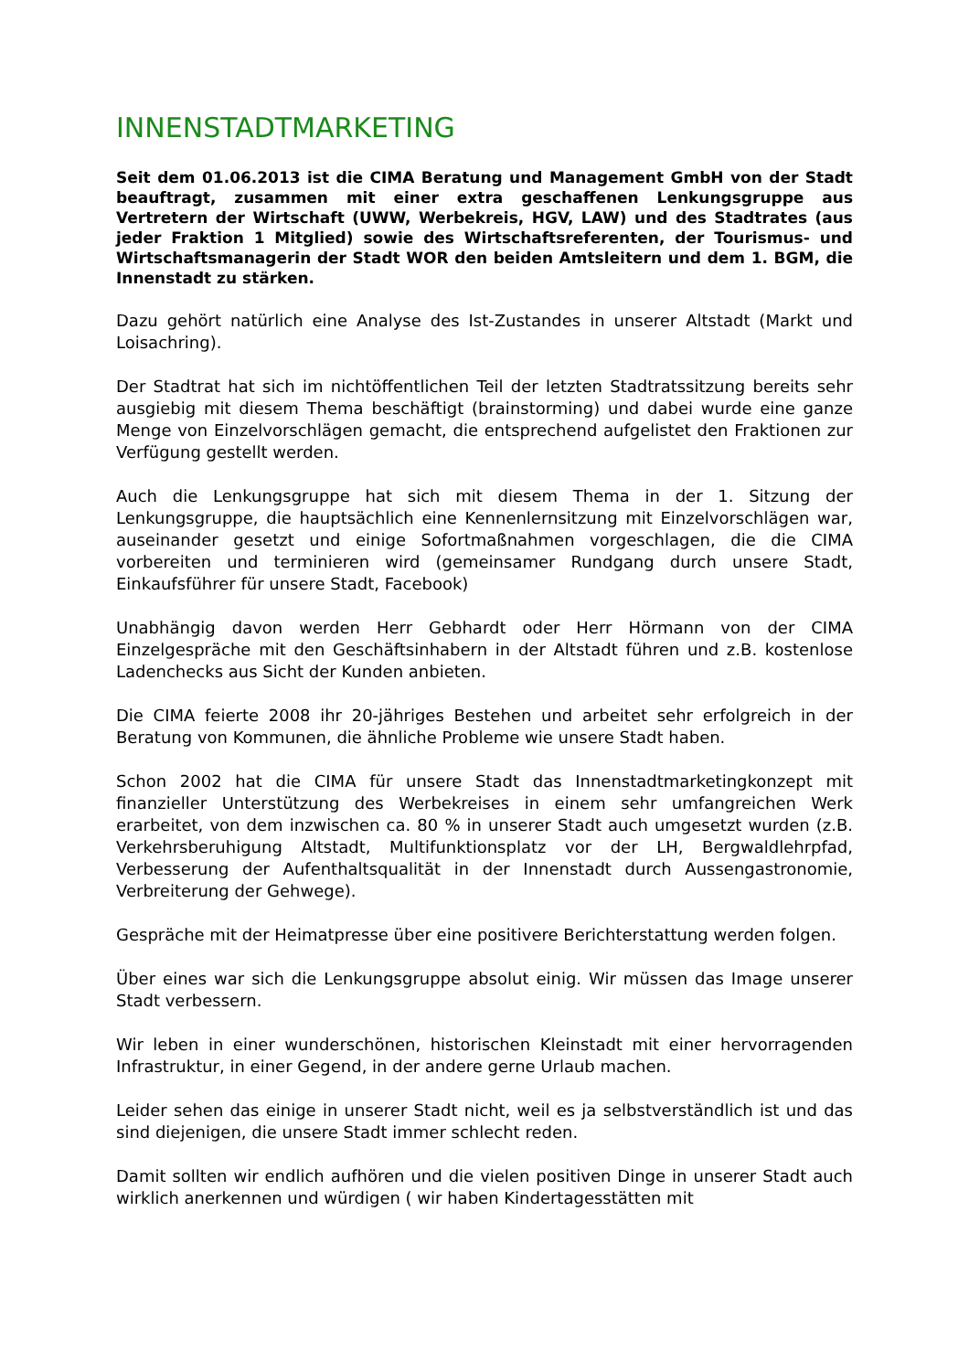INNENSTADTMARKETING
Seit dem 01.06.2013 ist die CIMA Beratung und Management GmbH von der Stadt beauftragt, zusammen mit einer extra geschaffenen Lenkungsgruppe aus Vertretern der Wirtschaft (UWW, Werbekreis, HGV, LAW) und des Stadtrates (aus jeder Fraktion 1 Mitglied) sowie des Wirtschaftsreferenten, der Tourismus- und Wirtschaftsmanagerin der Stadt WOR den beiden Amtsleitern und dem 1. BGM, die Innenstadt zu stärken.
Dazu gehört natürlich eine Analyse des Ist-Zustandes in unserer Altstadt (Markt und Loisachring).
Der Stadtrat hat sich im nichtöffentlichen Teil der letzten Stadtratssitzung bereits sehr ausgiebig mit diesem Thema beschäftigt (brainstorming) und dabei wurde eine ganze Menge von Einzelvorschlägen gemacht, die entsprechend aufgelistet den Fraktionen zur Verfügung gestellt werden.
Auch die Lenkungsgruppe hat sich mit diesem Thema in der 1. Sitzung der Lenkungsgruppe, die hauptsächlich eine Kennenlernsitzung mit Einzelvorschlägen war, auseinander gesetzt und einige Sofortmaßnahmen vorgeschlagen, die die CIMA vorbereiten und terminieren wird (gemeinsamer Rundgang durch unsere Stadt, Einkaufsführer für unsere Stadt, Facebook)
Unabhängig davon werden Herr Gebhardt oder Herr Hörmann von der CIMA Einzelgespräche mit den Geschäftsinhabern in der Altstadt führen und z.B. kostenlose Ladenchecks aus Sicht der Kunden anbieten.
Die CIMA feierte 2008 ihr 20-jähriges Bestehen und arbeitet sehr erfolgreich in der Beratung von Kommunen, die ähnliche Probleme wie unsere Stadt haben.
Schon 2002 hat die CIMA für unsere Stadt das Innenstadtmarketingkonzept mit finanzieller Unterstützung des Werbekreises in einem sehr umfangreichen Werk erarbeitet, von dem inzwischen ca. 80 % in unserer Stadt auch umgesetzt wurden (z.B. Verkehrsberuhigung Altstadt, Multifunktionsplatz vor der LH, Bergwaldlehrpfad, Verbesserung der Aufenthaltsqualität in der Innenstadt durch Aussengastronomie, Verbreiterung der Gehwege).
Gespräche mit der Heimatpresse über eine positivere Berichterstattung werden folgen.
Über eines war sich die Lenkungsgruppe absolut einig. Wir müssen das Image unserer Stadt verbessern.
Wir leben in einer wunderschönen, historischen Kleinstadt mit einer hervorragenden Infrastruktur, in einer Gegend, in der andere gerne Urlaub machen.
Leider sehen das einige in unserer Stadt nicht, weil es ja selbstverständlich ist und das sind diejenigen, die unsere Stadt immer schlecht reden.
Damit sollten wir endlich aufhören und die vielen positiven Dinge in unserer Stadt auch wirklich anerkennen und würdigen ( wir haben Kindertagesstätten mit